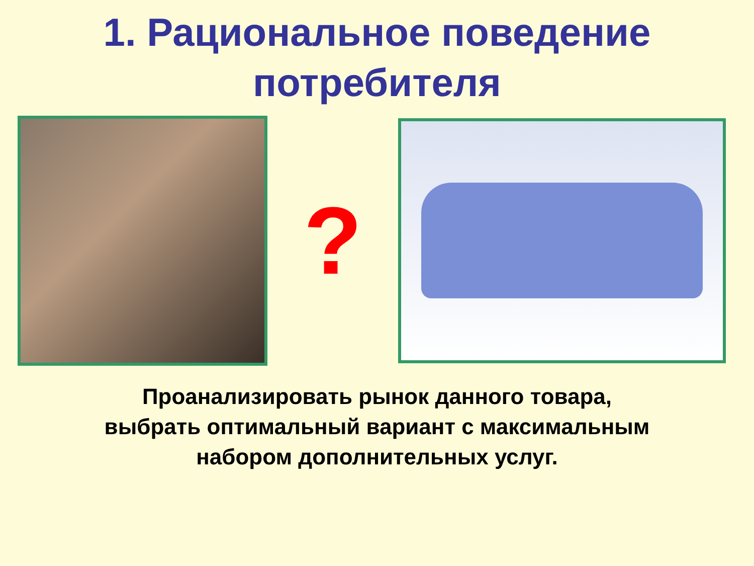1. Рациональное поведение
потребителя
?
Проанализировать рынок данного товара,
выбрать оптимальный вариант с максимальным
набором дополнительных услуг.